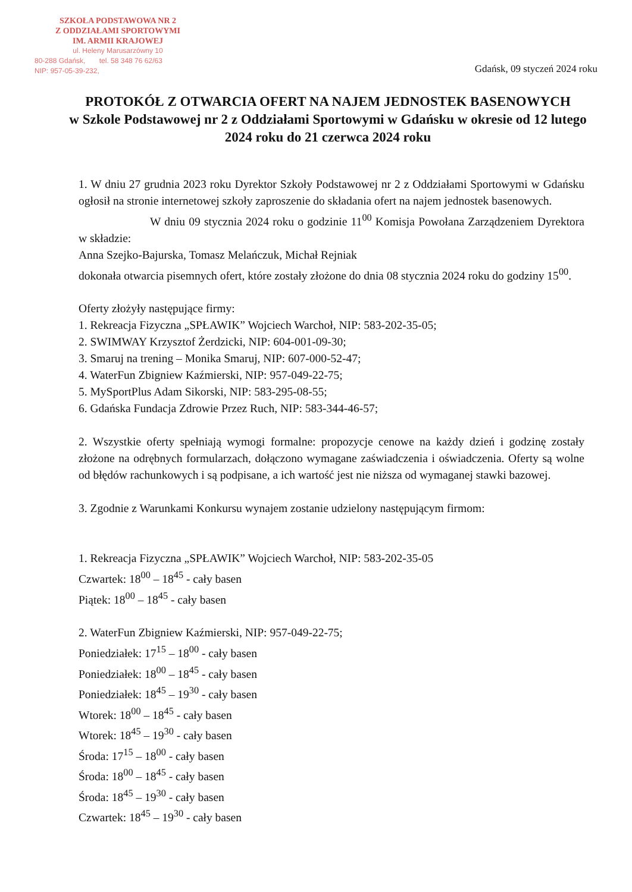SZKOŁA PODSTAWOWA NR 2
Z ODDZIAŁAMI SPORTOWYMI
IM. ARMII KRAJOWEJ
ul. Heleny Marusarzówny 10
80-288 Gdańsk, tel. 58 348 76 62/63
NIP: 957-05-39-232,
Gdańsk, 09 styczeń 2024 roku
PROTOKÓŁ Z OTWARCIA OFERT NA NAJEM JEDNOSTEK BASENOWYCH
w Szkole Podstawowej nr 2 z Oddziałami Sportowymi w Gdańsku w okresie od 12 lutego 2024 roku do 21 czerwca 2024 roku
1. W dniu 27 grudnia 2023 roku Dyrektor Szkoły Podstawowej nr 2 z Oddziałami Sportowymi w Gdańsku ogłosił na stronie internetowej szkoły zaproszenie do składania ofert na najem jednostek basenowych.
W dniu 09 stycznia 2024 roku o godzinie 11<sup>00</sup> Komisja Powołana Zarządzeniem Dyrektora w składzie:
Anna Szejko-Bajurska, Tomasz Melańczuk, Michał Rejniak
dokonała otwarcia pisemnych ofert, które zostały złożone do dnia 08 stycznia 2024 roku do godziny 15<sup>00</sup>.
Oferty złożyły następujące firmy:
1. Rekreacja Fizyczna „SPŁAWIK” Wojciech Warchoł, NIP: 583-202-35-05;
2. SWIMWAY Krzysztof Żerdzicki, NIP: 604-001-09-30;
3. Smaruj na trening – Monika Smaruj, NIP: 607-000-52-47;
4. WaterFun Zbigniew Kaźmierski, NIP: 957-049-22-75;
5. MySportPlus Adam Sikorski, NIP: 583-295-08-55;
6. Gdańska Fundacja Zdrowie Przez Ruch, NIP: 583-344-46-57;
2. Wszystkie oferty spełniają wymogi formalne: propozycje cenowe na każdy dzień i godzinę zostały złożone na odrębnych formularzach, dołączono wymagane zaświadczenia i oświadczenia. Oferty są wolne od błędów rachunkowych i są podpisane, a ich wartość jest nie niższa od wymaganej stawki bazowej.
3. Zgodnie z Warunkami Konkursu wynajem zostanie udzielony następującym firmom:
1. Rekreacja Fizyczna „SPŁAWIK” Wojciech Warchoł, NIP: 583-202-35-05
Czwartek: 18<sup>00</sup> – 18<sup>45</sup> - cały basen
Piątek: 18<sup>00</sup> – 18<sup>45</sup> - cały basen
2. WaterFun Zbigniew Kaźmierski, NIP: 957-049-22-75;
Poniedziałek: 17<sup>15</sup> – 18<sup>00</sup> - cały basen
Poniedziałek: 18<sup>00</sup> – 18<sup>45</sup> - cały basen
Poniedziałek: 18<sup>45</sup> – 19<sup>30</sup> - cały basen
Wtorek: 18<sup>00</sup> – 18<sup>45</sup> - cały basen
Wtorek: 18<sup>45</sup> – 19<sup>30</sup> - cały basen
Środa: 17<sup>15</sup> – 18<sup>00</sup> - cały basen
Środa: 18<sup>00</sup> – 18<sup>45</sup> - cały basen
Środa: 18<sup>45</sup> – 19<sup>30</sup> - cały basen
Czwartek: 18<sup>45</sup> – 19<sup>30</sup> - cały basen